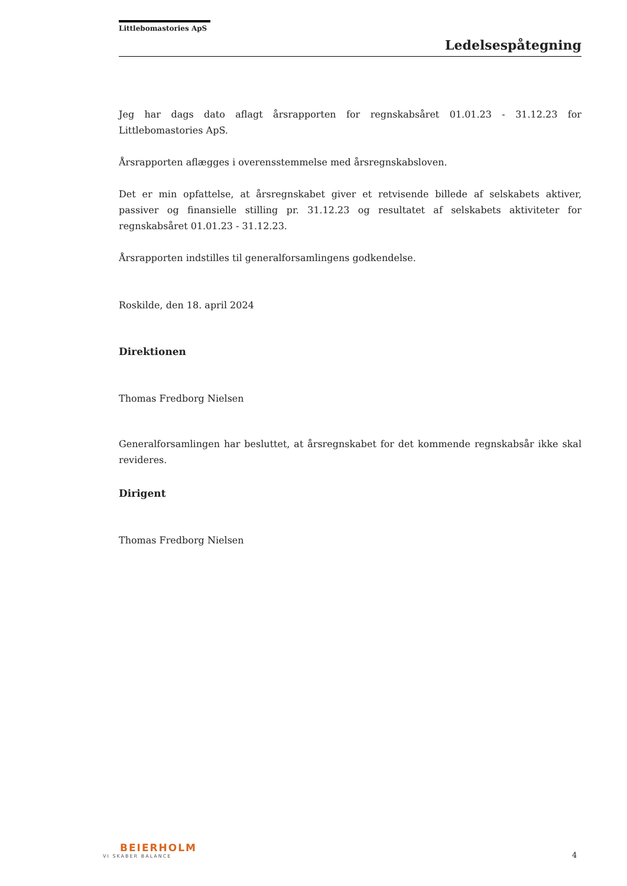Littlebomastories ApS
Ledelsespåtegning
Jeg har dags dato aflagt årsrapporten for regnskabsåret 01.01.23 - 31.12.23 for Littlebomastories ApS.
Årsrapporten aflægges i overensstemmelse med årsregnskabsloven.
Det er min opfattelse, at årsregnskabet giver et retvisende billede af selskabets aktiver, passiver og finansielle stilling pr. 31.12.23 og resultatet af selskabets aktiviteter for regnskabsåret 01.01.23 - 31.12.23.
Årsrapporten indstilles til generalforsamlingens godkendelse.
Roskilde, den 18. april 2024
Direktionen
Thomas Fredborg Nielsen
Generalforsamlingen har besluttet, at årsregnskabet for det kommende regnskabsår ikke skal revideres.
Dirigent
Thomas Fredborg Nielsen
BEIERHOLM
VI SKABER BALANCE
4